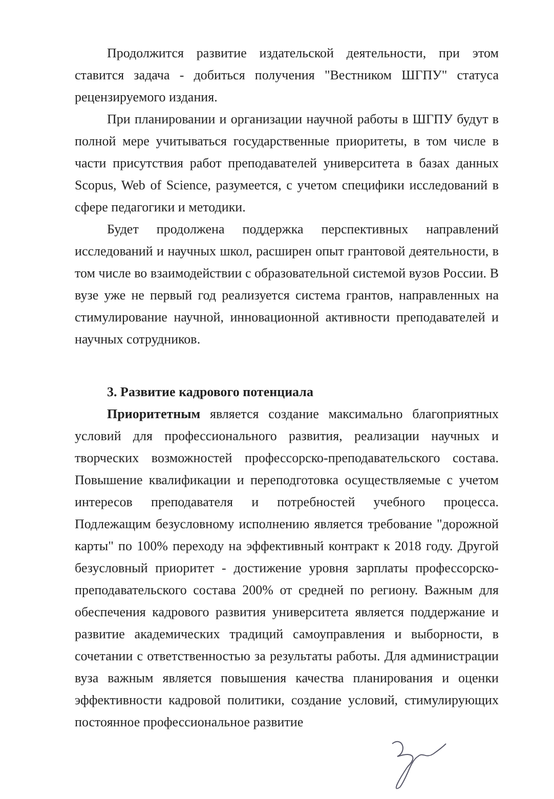Продолжится развитие издательской деятельности, при этом ставится задача - добиться получения "Вестником ШГПУ" статуса рецензируемого издания.
При планировании и организации научной работы в ШГПУ будут в полной мере учитываться государственные приоритеты, в том числе в части присутствия работ преподавателей университета в базах данных Scopus, Web of Science, разумеется, с учетом специфики исследований в сфере педагогики и методики.
Будет продолжена поддержка перспективных направлений исследований и научных школ, расширен опыт грантовой деятельности, в том числе во взаимодействии с образовательной системой вузов России. В вузе уже не первый год реализуется система грантов, направленных на стимулирование научной, инновационной активности преподавателей и научных сотрудников.
3. Развитие кадрового потенциала
Приоритетным является создание максимально благоприятных условий для профессионального развития, реализации научных и творческих возможностей профессорско-преподавательского состава. Повышение квалификации и переподготовка осуществляемые с учетом интересов преподавателя и потребностей учебного процесса. Подлежащим безусловному исполнению является требование "дорожной карты" по 100% переходу на эффективный контракт к 2018 году. Другой безусловный приоритет - достижение уровня зарплаты профессорско-преподавательского состава 200% от средней по региону. Важным для обеспечения кадрового развития университета является поддержание и развитие академических традиций самоуправления и выборности, в сочетании с ответственностью за результаты работы. Для администрации вуза важным является повышения качества планирования и оценки эффективности кадровой политики, создание условий, стимулирующих постоянное профессиональное развитие